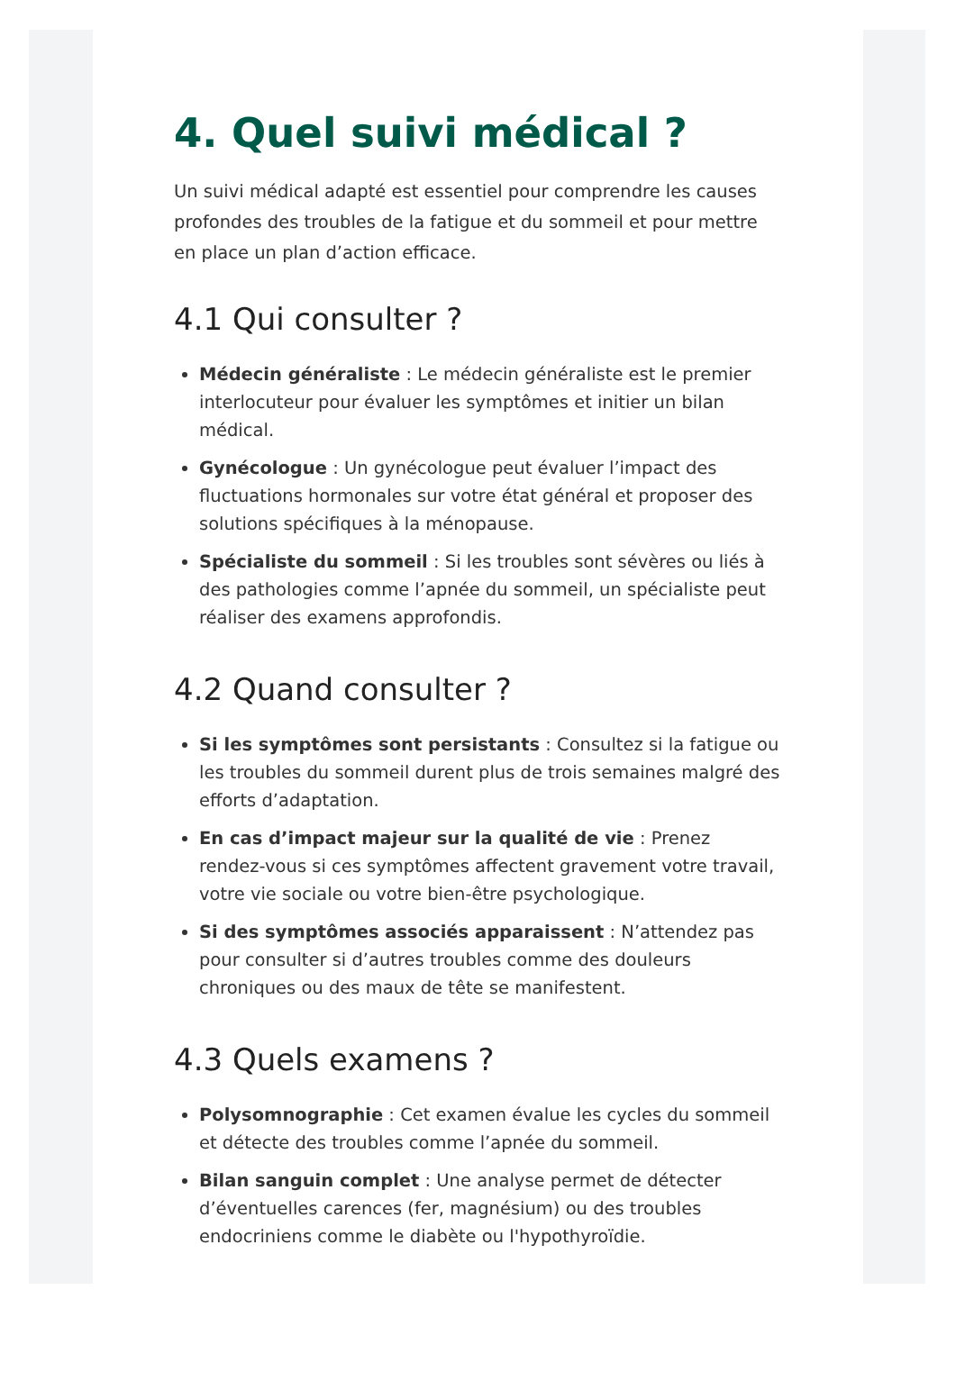4. Quel suivi médical ?
Un suivi médical adapté est essentiel pour comprendre les causes profondes des troubles de la fatigue et du sommeil et pour mettre en place un plan d’action efficace.
4.1 Qui consulter ?
Médecin généraliste : Le médecin généraliste est le premier interlocuteur pour évaluer les symptômes et initier un bilan médical.
Gynécologue : Un gynécologue peut évaluer l’impact des fluctuations hormonales sur votre état général et proposer des solutions spécifiques à la ménopause.
Spécialiste du sommeil : Si les troubles sont sévères ou liés à des pathologies comme l’apnée du sommeil, un spécialiste peut réaliser des examens approfondis.
4.2 Quand consulter ?
Si les symptômes sont persistants : Consultez si la fatigue ou les troubles du sommeil durent plus de trois semaines malgré des efforts d’adaptation.
En cas d’impact majeur sur la qualité de vie : Prenez rendez-vous si ces symptômes affectent gravement votre travail, votre vie sociale ou votre bien-être psychologique.
Si des symptômes associés apparaissent : N’attendez pas pour consulter si d’autres troubles comme des douleurs chroniques ou des maux de tête se manifestent.
4.3 Quels examens ?
Polysomnographie : Cet examen évalue les cycles du sommeil et détecte des troubles comme l’apnée du sommeil.
Bilan sanguin complet : Une analyse permet de détecter d’éventuelles carences (fer, magnésium) ou des troubles endocriniens comme le diabète ou l'hypothyroïdie.